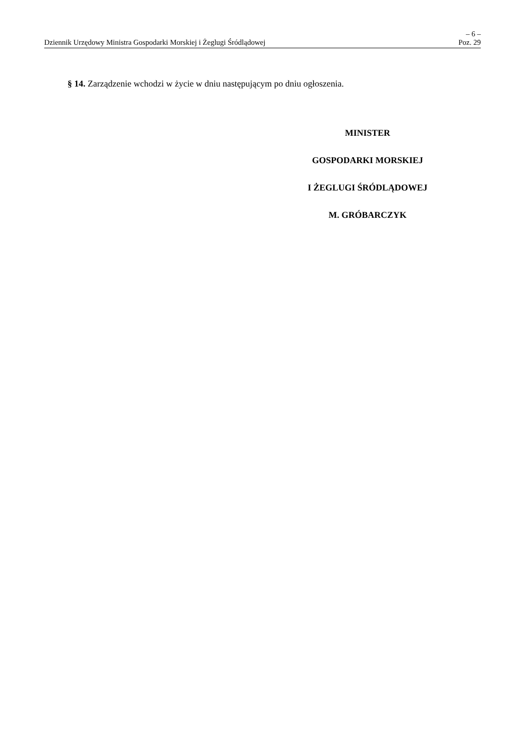– 6 –
Dziennik Urzędowy Ministra Gospodarki Morskiej i Żeglugi Śródlądowej Poz. 29
§ 14. Zarządzenie wchodzi w życie w dniu następującym po dniu ogłoszenia.
MINISTER
GOSPODARKI MORSKIEJ
I ŻEGLUGI ŚRÓDLĄDOWEJ
M. GRÓBARCZYK